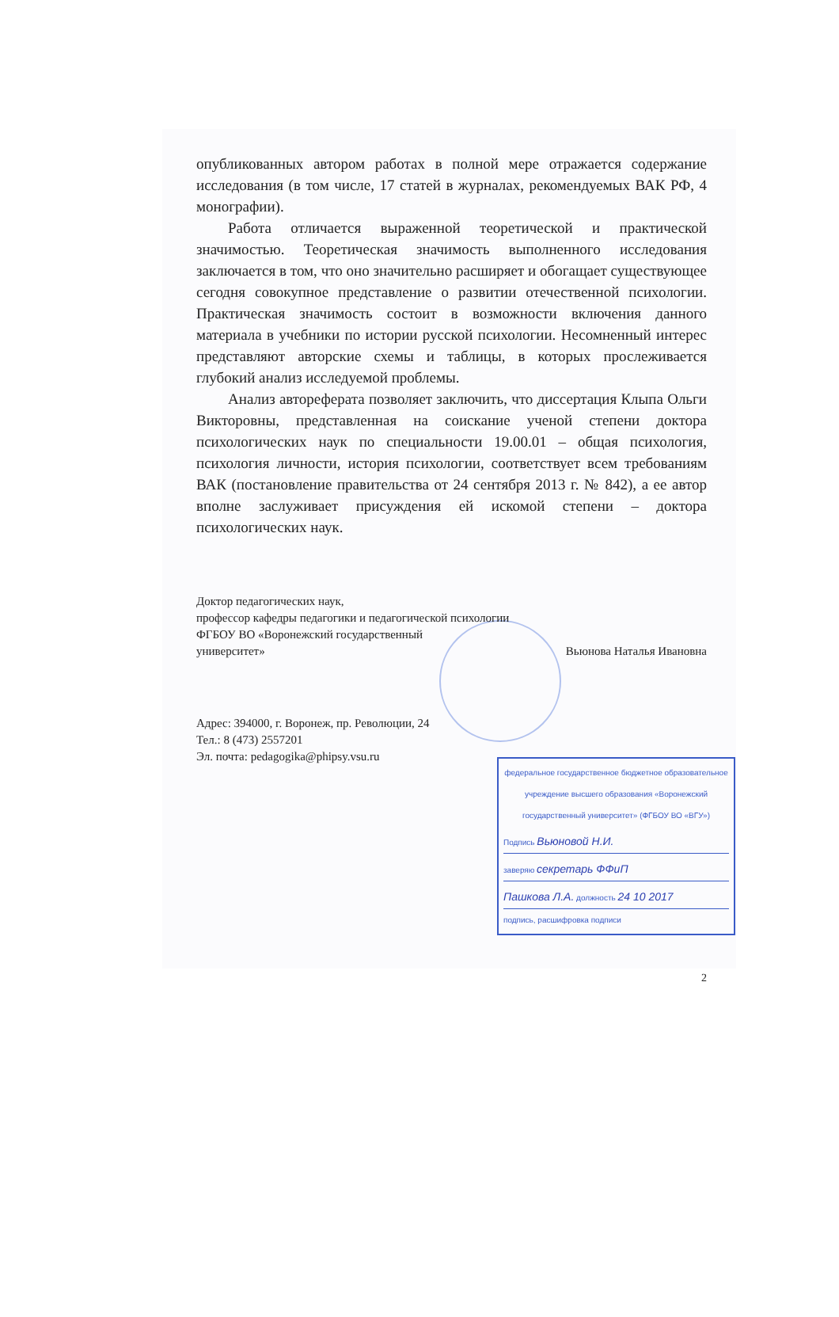опубликованных автором работах в полной мере отражается содержание исследования (в том числе, 17 статей в журналах, рекомендуемых ВАК РФ, 4 монографии).
Работа отличается выраженной теоретической и практической значимостью. Теоретическая значимость выполненного исследования заключается в том, что оно значительно расширяет и обогащает существующее сегодня совокупное представление о развитии отечественной психологии. Практическая значимость состоит в возможности включения данного материала в учебники по истории русской психологии. Несомненный интерес представляют авторские схемы и таблицы, в которых прослеживается глубокий анализ исследуемой проблемы.
Анализ автореферата позволяет заключить, что диссертация Клыпа Ольги Викторовны, представленная на соискание ученой степени доктора психологических наук по специальности 19.00.01 – общая психология, психология личности, история психологии, соответствует всем требованиям ВАК (постановление правительства от 24 сентября 2013 г. № 842), а ее автор вполне заслуживает присуждения ей искомой степени – доктора психологических наук.
Доктор педагогических наук,
профессор кафедры педагогики и педагогической психологии
ФГБОУ ВО «Воронежский государственный
университет» Вьюнова Наталья Ивановна
Адрес: 394000, г. Воронеж, пр. Революции, 24
Тел.: 8 (473) 2557201
Эл. почта: pedagogika@phipsy.vsu.ru
федеральное государственное бюджетное образовательное учреждение высшего образования «Воронежский государственный университет» (ФГБОУ ВО «ВГУ»)
Подпись Вьюновой Н.И.
заверяю секретарь ФФиП
Пашкова Л.А. должность 24 10 2017
подпись, расшифровка подписи
2